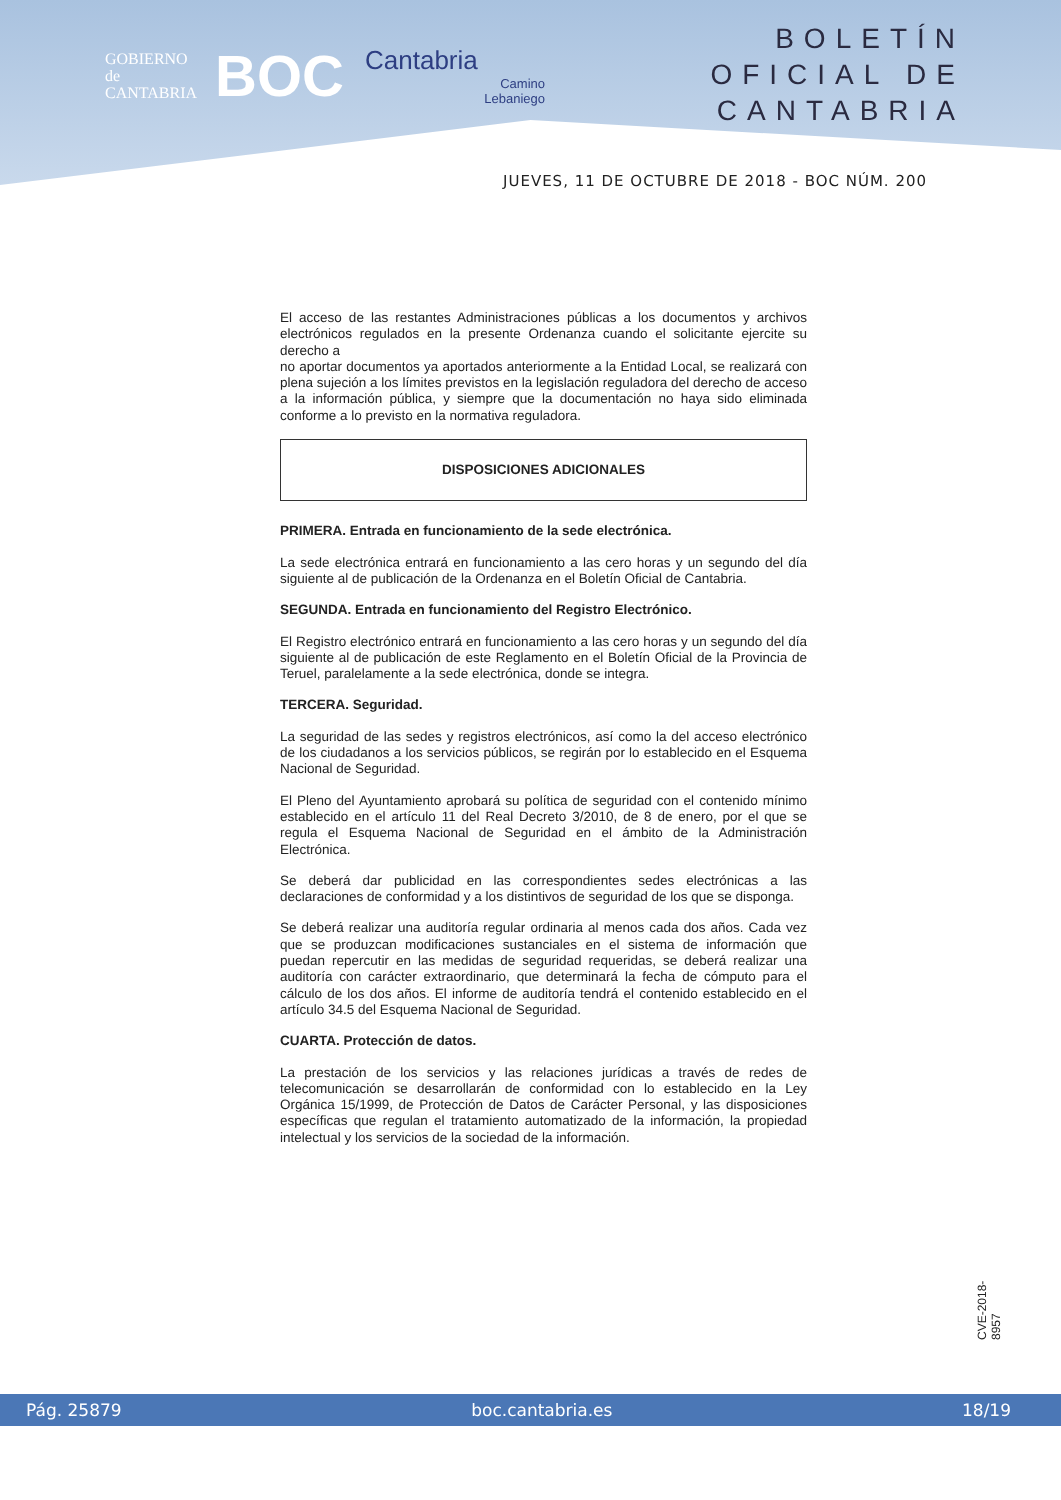GOBIERNO
de
CANTABRIA
BOC
Cantabria
Camino
Lebaniego
BOLETÍN OFICIAL DE CANTABRIA
JUEVES, 11 DE OCTUBRE DE 2018 - BOC NÚM. 200
El acceso de las restantes Administraciones públicas a los documentos y archivos electrónicos regulados en la presente Ordenanza cuando el solicitante ejercite su derecho a
no aportar documentos ya aportados anteriormente a la Entidad Local, se realizará con plena sujeción a los límites previstos en la legislación reguladora del derecho de acceso a la información pública, y siempre que la documentación no haya sido eliminada conforme a lo previsto en la normativa reguladora.
DISPOSICIONES ADICIONALES
PRIMERA. Entrada en funcionamiento de la sede electrónica.
La sede electrónica entrará en funcionamiento a las cero horas y un segundo del día siguiente al de publicación de la Ordenanza en el Boletín Oficial de Cantabria.
SEGUNDA. Entrada en funcionamiento del Registro Electrónico.
El Registro electrónico entrará en funcionamiento a las cero horas y un segundo del día siguiente al de publicación de este Reglamento en el Boletín Oficial de la Provincia de Teruel, paralelamente a la sede electrónica, donde se integra.
TERCERA. Seguridad.
La seguridad de las sedes y registros electrónicos, así como la del acceso electrónico de los ciudadanos a los servicios públicos, se regirán por lo establecido en el Esquema Nacional de Seguridad.
El Pleno del Ayuntamiento aprobará su política de seguridad con el contenido mínimo establecido en el artículo 11 del Real Decreto 3/2010, de 8 de enero, por el que se regula el Esquema Nacional de Seguridad en el ámbito de la Administración Electrónica.
Se deberá dar publicidad en las correspondientes sedes electrónicas a las declaraciones de conformidad y a los distintivos de seguridad de los que se disponga.
Se deberá realizar una auditoría regular ordinaria al menos cada dos años. Cada vez que se produzcan modificaciones sustanciales en el sistema de información que puedan repercutir en las medidas de seguridad requeridas, se deberá realizar una auditoría con carácter extraordinario, que determinará la fecha de cómputo para el cálculo de los dos años. El informe de auditoría tendrá el contenido establecido en el artículo 34.5 del Esquema Nacional de Seguridad.
CUARTA. Protección de datos.
La prestación de los servicios y las relaciones jurídicas a través de redes de telecomunicación se desarrollarán de conformidad con lo establecido en la Ley Orgánica 15/1999, de Protección de Datos de Carácter Personal, y las disposiciones específicas que regulan el tratamiento automatizado de la información, la propiedad intelectual y los servicios de la sociedad de la información.
CVE-2018-8957
Pág. 25879 boc.cantabria.es 18/19